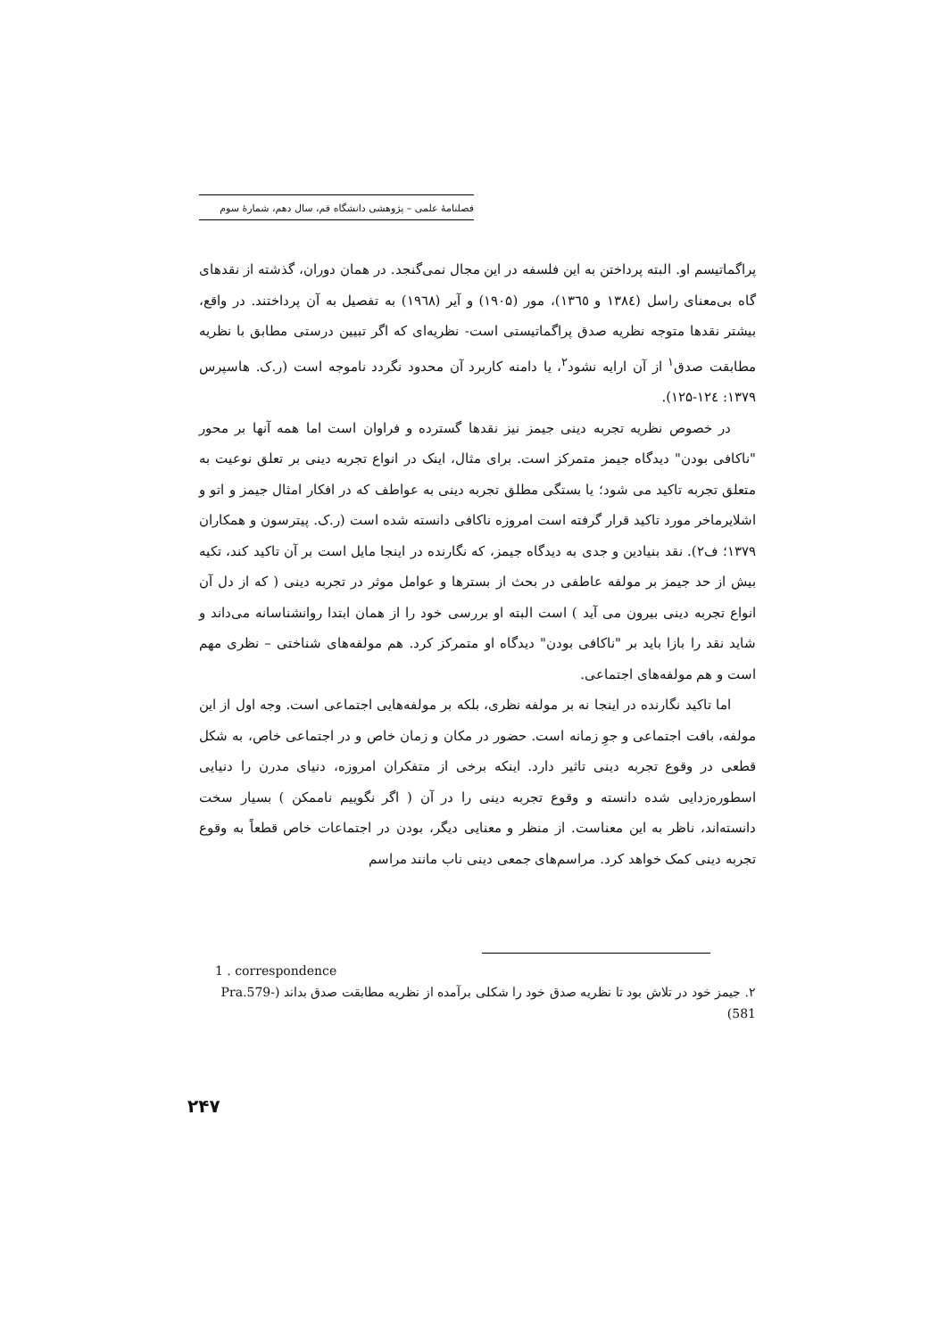فصلنامهٔ علمی – پژوهشی دانشگاه قم، سال دهم، شمارهٔ سوم
پراگماتیسم او. البته پرداختن به این فلسفه در این مجال نمی‌گنجد. در همان دوران، گذشته از نقدهای گاه بی‌معنای راسل (۱۳۸٤ و ۱۳٦٥)، مور (۱۹۰۵) و آیر (۱۹٦۸) به تفصیل به آن پرداختند. در واقع، بیشتر نقدها متوجه نظریه صدق پراگماتیستی است- نظریه‌ای که اگر تبیین درستی مطابق با نظریه مطابقت صدق<sup>۱</sup> از آن ارایه نشود<sup>۲</sup>، یا دامنه کاربرد آن محدود نگردد ناموجه است (ر.ک. هاسپرس ۱۳۷۹: ۱۲٤-۱۲۵).
در خصوص نظریه تجربه دینی جیمز نیز نقدها گسترده و فراوان است اما همه آنها بر محور "ناکافی بودن" دیدگاه جیمز متمرکز است. برای مثال، اینک در انواع تجربه دینی بر تعلق نوعیت به متعلق تجربه تاکید می شود؛ یا بستگی مطلق تجربه دینی به عواطف که در افکار امثال جیمز و اتو و اشلایرماخر مورد تاکید قرار گرفته است امروزه ناکافی دانسته شده است (ر.ک. پیترسون و همکاران ۱۳۷۹؛ ف۲). نقد بنیادین و جدی به دیدگاه جیمز، که نگارنده در اینجا مایل است بر آن تاکید کند، تکیه بیش از حد جیمز بر مولفه عاطفی در بحث از بسترها و عوامل موثر در تجربه دینی ( که از دل آن انواع تجربه دینی بیرون می آید ) است البته او بررسی خود را از همان ابتدا روانشناسانه می‌داند و شاید نقد را بازا باید بر "ناکافی بودن" دیدگاه او متمرکز کرد. هم مولفه‌های شناختی – نظری مهم است و هم مولفه‌های اجتماعی.
اما تاکید نگارنده در اینجا نه بر مولفه نظری، بلکه بر مولفه‌هایی اجتماعی است. وجه اول از این مولفه، بافت اجتماعی و جوِ زمانه است. حضور در مکان و زمان خاص و در اجتماعی خاص، به شکل قطعی در وقوع تجربه دینی تاثیر دارد. اینکه برخی از متفکران امروزه، دنیای مدرن را دنیایی اسطوره‌زدایی شده دانسته و وقوع تجربه دینی را در آن ( اگر نگوییم ناممکن ) بسیار سخت دانسته‌اند، ناظر به این معناست. از منظر و معنایی دیگر، بودن در اجتماعات خاص قطعاً به وقوع تجربه دینی کمک خواهد کرد. مراسم‌های جمعی دینی ناب مانند مراسم
1 . correspondence
۲. جیمز خود در تلاش بود تا نظریه صدق خود را شکلی برآمده از نظریه مطابقت صدق بداند (Pra.579-581)
۲۴۷